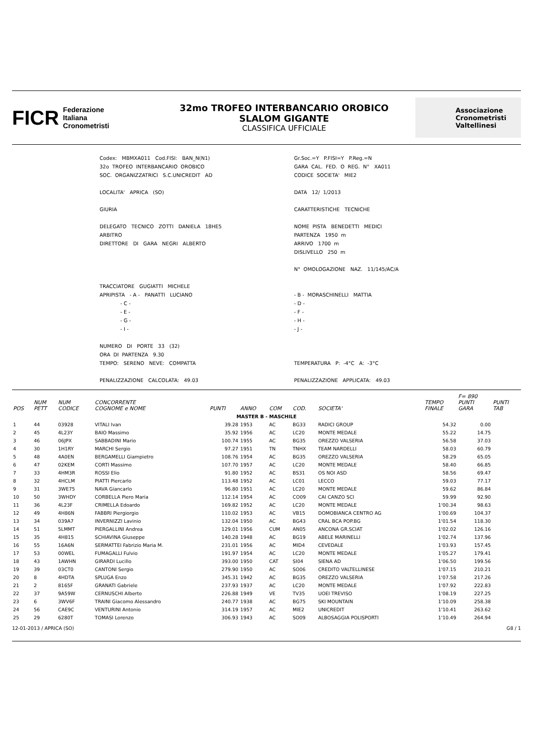FICR
Federazione
Italiana
Cronometristi
32mo TROFEO INTERBANCARIO OROBICO
SLALOM GIGANTE
CLASSIFICA UFFICIALE
Associazione
Cronometristi
Valtellinesi
| Codex: MBMXA011 Cod.FISI: BAN_N(N1) | Gr.Soc.=Y P.FISI=Y P.Reg.=N |
| 32o TROFEO INTERBANCARIO OROBICO | GARA CAL. FED. O REG. N° XA011 |
| SOC. ORGANIZZATRICI S.C.UNICREDIT AD | CODICE SOCIETA' MIE2 |
| LOCALITA' APRICA (SO) | DATA 12/ 1/2013 |
| GIURIA | CARATTERISTICHE TECNICHE |
| DELEGATO TECNICO ZOTTI DANIELA 18HE5 | NOME PISTA BENEDETTI MEDICI |
| ARBITRO | PARTENZA 1950 m |
| DIRETTORE DI GARA NEGRI ALBERTO | ARRIVO 1700 m |
| | DISLIVELLO 250 m |
| | N° OMOLOGAZIONE NAZ. 11/145/AC/A |
| TRACCIATORE GUGIATTI MICHELE | |
| APRIPISTA - A - PANATTI LUCIANO | - B - MORASCHINELLI MATTIA |
| - C - | - D - |
| - E - | - F - |
| - G - | - H - |
| - I - | - J - |
| NUMERO DI PORTE 33 (32) | |
| ORA DI PARTENZA 9.30 | |
| TEMPO: SERENO NEVE: COMPATTA | TEMPERATURA P: -4°C A: -3°C |
| PENALIZZAZIONE CALCOLATA: 49.03 | PENALIZZAZIONE APPLICATA: 49.03 |
| POS | NUM PETT | NUM CODICE | CONCORRENTE COGNOME e NOME | PUNTI | ANNO | COM | COD. | SOCIETA' | TEMPO FINALE | F= 890 PUNTI GARA | PUNTI TAB |
| --- | --- | --- | --- | --- | --- | --- | --- | --- | --- | --- | --- |
| MASTER B - MASCHILE | | | | | | | | | | | |
| 1 | 44 | 03928 | VITALI Ivan | 39.28 | 1953 | AC | BG33 | RADICI GROUP | 54.32 | 0.00 | |
| 2 | 45 | 4L23Y | BAIO Massimo | 35.92 | 1956 | AC | LC20 | MONTE MEDALE | 55.22 | 14.75 | |
| 3 | 46 | 06JPX | SABBADINI Mario | 100.74 | 1955 | AC | BG35 | OREZZO VALSERIA | 56.58 | 37.03 | |
| 4 | 30 | 1H1RY | MARCHI Sergio | 97.27 | 1951 | TN | TNHX | TEAM NARDELLI | 58.03 | 60.79 | |
| 5 | 48 | 4A0EN | BERGAMELLI Giampietro | 108.76 | 1954 | AC | BG35 | OREZZO VALSERIA | 58.29 | 65.05 | |
| 6 | 47 | 02KEM | CORTI Massimo | 107.70 | 1957 | AC | LC20 | MONTE MEDALE | 58.40 | 66.85 | |
| 7 | 33 | 4HM3R | ROSSI Elio | 91.80 | 1952 | AC | BS31 | OS NOI ASD | 58.56 | 69.47 | |
| 8 | 32 | 4HCLM | PIATTI Piercarlo | 113.48 | 1952 | AC | LC01 | LECCO | 59.03 | 77.17 | |
| 9 | 31 | 3WE75 | NAVA Giancarlo | 96.80 | 1951 | AC | LC20 | MONTE MEDALE | 59.62 | 86.84 | |
| 10 | 50 | 3WHDY | CORBELLA Piero Maria | 112.14 | 1954 | AC | CO09 | CAI CANZO SCI | 59.99 | 92.90 | |
| 11 | 36 | 4L23F | CRIMELLA Edoardo | 169.82 | 1952 | AC | LC20 | MONTE MEDALE | 1'00.34 | 98.63 | |
| 12 | 49 | 4H86N | FABBRI Piergiorgio | 110.02 | 1953 | AC | VB15 | DOMOBIANCA CENTRO AG | 1'00.69 | 104.37 | |
| 13 | 34 | 039A7 | INVERNIZZI Lavinio | 132.04 | 1950 | AC | BG43 | CRAL BCA POP.BG | 1'01.54 | 118.30 | |
| 14 | 51 | 5LMMT | PIERGALLINI Andrea | 129.01 | 1956 | CUM | AN05 | ANCONA GR.SCIAT | 1'02.02 | 126.16 | |
| 15 | 35 | 4H815 | SCHIAVINA Giuseppe | 140.28 | 1948 | AC | BG19 | ABELE MARINELLI | 1'02.74 | 137.96 | |
| 16 | 55 | 16A6N | SERMATTEI Fabrizio Maria M. | 231.01 | 1956 | AC | MID4 | CEVEDALE | 1'03.93 | 157.45 | |
| 17 | 53 | 00WEL | FUMAGALLI Fulvio | 191.97 | 1954 | AC | LC20 | MONTE MEDALE | 1'05.27 | 179.41 | |
| 18 | 43 | 1AWHN | GIRARDI Lucillo | 393.00 | 1950 | CAT | SI04 | SIENA AD | 1'06.50 | 199.56 | |
| 19 | 39 | 03CT0 | CANTONI Sergio | 279.90 | 1950 | AC | SO06 | CREDITO VALTELLINESE | 1'07.15 | 210.21 | |
| 20 | 8 | 4HDTA | SPLUGA Enzo | 345.31 | 1942 | AC | BG35 | OREZZO VALSERIA | 1'07.58 | 217.26 | |
| 21 | 2 | 8165F | GRANATI Gabriele | 237.93 | 1937 | AC | LC20 | MONTE MEDALE | 1'07.92 | 222.83 | |
| 22 | 37 | 9A59W | CERNUSCHI Alberto | 226.88 | 1949 | VE | TV35 | UOEI TREVISO | 1'08.19 | 227.25 | |
| 23 | 6 | 3WV6F | TRAINI Giacomo Alessandro | 240.77 | 1938 | AC | BG75 | SKI MOUNTAIN | 1'10.09 | 258.38 | |
| 24 | 56 | CAE9C | VENTURINI Antonio | 314.19 | 1957 | AC | MIE2 | UNICREDIT | 1'10.41 | 263.62 | |
| 25 | 29 | 6280T | TOMASI Lorenzo | 306.93 | 1943 | AC | SO09 | ALBOSAGGIA POLISPORTI | 1'10.49 | 264.94 | |
12-01-2013 / APRICA (SO) G8 / 1